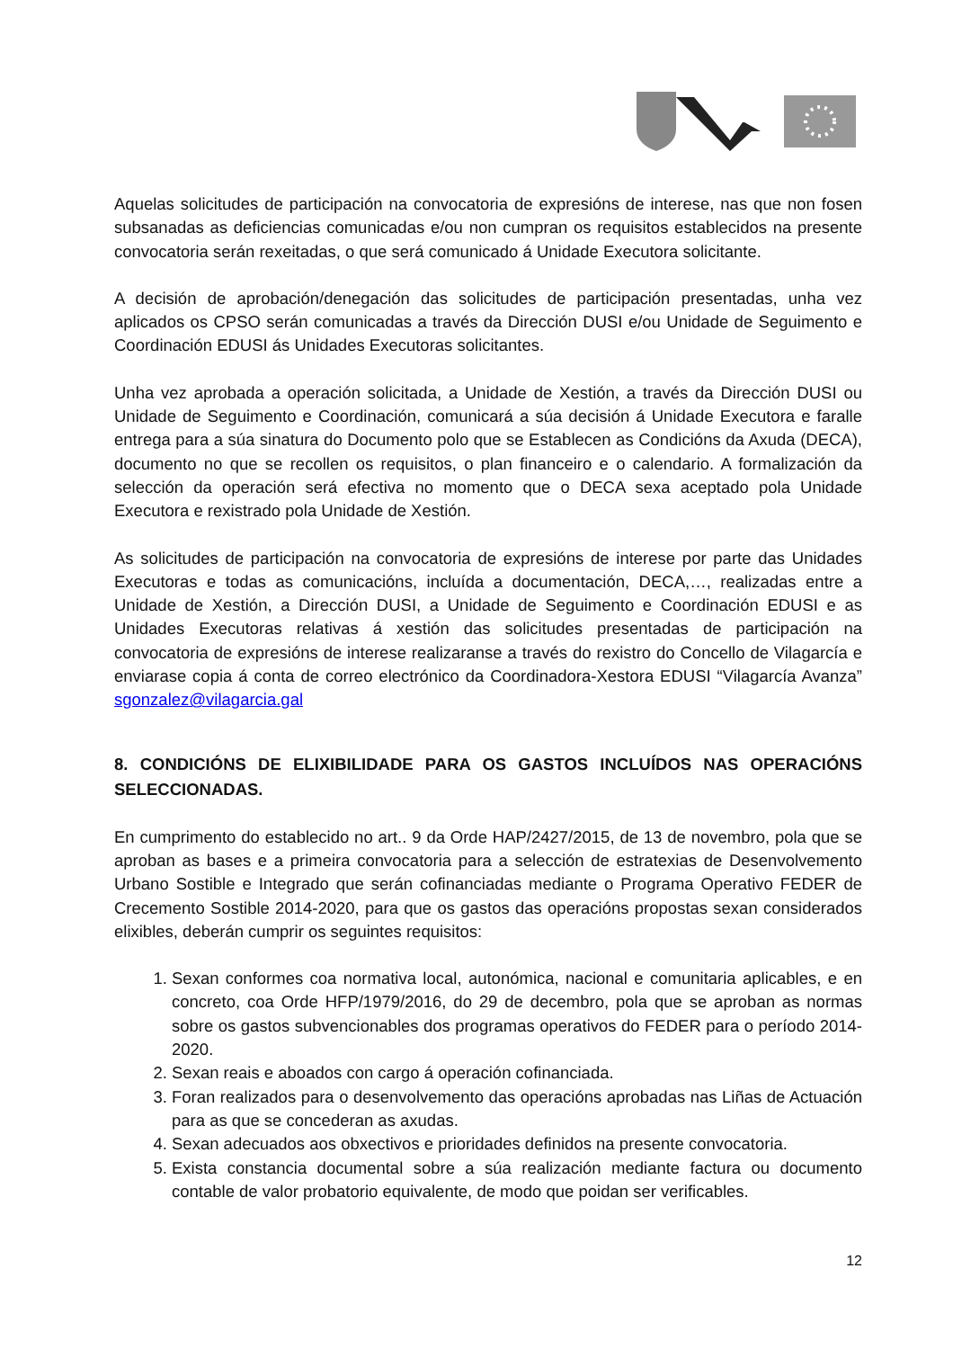Aquelas solicitudes de participación na convocatoria de expresións de interese, nas que non fosen subsanadas as deficiencias comunicadas e/ou non cumpran os requisitos establecidos na presente convocatoria serán rexeitadas, o que será comunicado á Unidade Executora solicitante.
A decisión de aprobación/denegación das solicitudes de participación presentadas, unha vez aplicados os CPSO serán comunicadas a través da Dirección DUSI e/ou Unidade de Seguimento e Coordinación EDUSI ás Unidades Executoras solicitantes.
Unha vez aprobada a operación solicitada, a Unidade de Xestión, a través da Dirección DUSI ou Unidade de Seguimento e Coordinación, comunicará a súa decisión á Unidade Executora e faralle entrega para a súa sinatura do Documento polo que se Establecen as Condicións da Axuda (DECA), documento no que se recollen os requisitos, o plan financeiro e o calendario. A formalización da selección da operación será efectiva no momento que o DECA sexa aceptado pola Unidade Executora e rexistrado pola Unidade de Xestión.
As solicitudes de participación na convocatoria de expresións de interese por parte das Unidades Executoras e todas as comunicacións, incluída a documentación, DECA,…, realizadas entre a Unidade de Xestión, a Dirección DUSI, a Unidade de Seguimento e Coordinación EDUSI e as Unidades Executoras relativas á xestión das solicitudes presentadas de participación na convocatoria de expresións de interese realizaranse a través do rexistro do Concello de Vilagarcía e enviarase copia á conta de correo electrónico da Coordinadora-Xestora EDUSI “Vilagarcía Avanza” sgonzalez@vilagarcia.gal
8. CONDICIÓNS DE ELIXIBILIDADE PARA OS GASTOS INCLUÍDOS NAS OPERACIÓNS SELECCIONADAS.
En cumprimento do establecido no art.. 9 da Orde HAP/2427/2015, de 13 de novembro, pola que se aproban as bases e a primeira convocatoria para a selección de estratexias de Desenvolvemento Urbano Sostible e Integrado que serán cofinanciadas mediante o Programa Operativo FEDER de Crecemento Sostible 2014-2020, para que os gastos das operacións propostas sexan considerados elixibles, deberán cumprir os seguintes requisitos:
1. Sexan conformes coa normativa local, autonómica, nacional e comunitaria aplicables, e en concreto, coa Orde HFP/1979/2016, do 29 de decembro, pola que se aproban as normas sobre os gastos subvencionables dos programas operativos do FEDER para o período 2014-2020.
2. Sexan reais e aboados con cargo á operación cofinanciada.
3. Foran realizados para o desenvolvemento das operacións aprobadas nas Liñas de Actuación para as que se concederan as axudas.
4. Sexan adecuados aos obxectivos e prioridades definidos na presente convocatoria.
5. Exista constancia documental sobre a súa realización mediante factura ou documento contable de valor probatorio equivalente, de modo que poidan ser verificables.
12